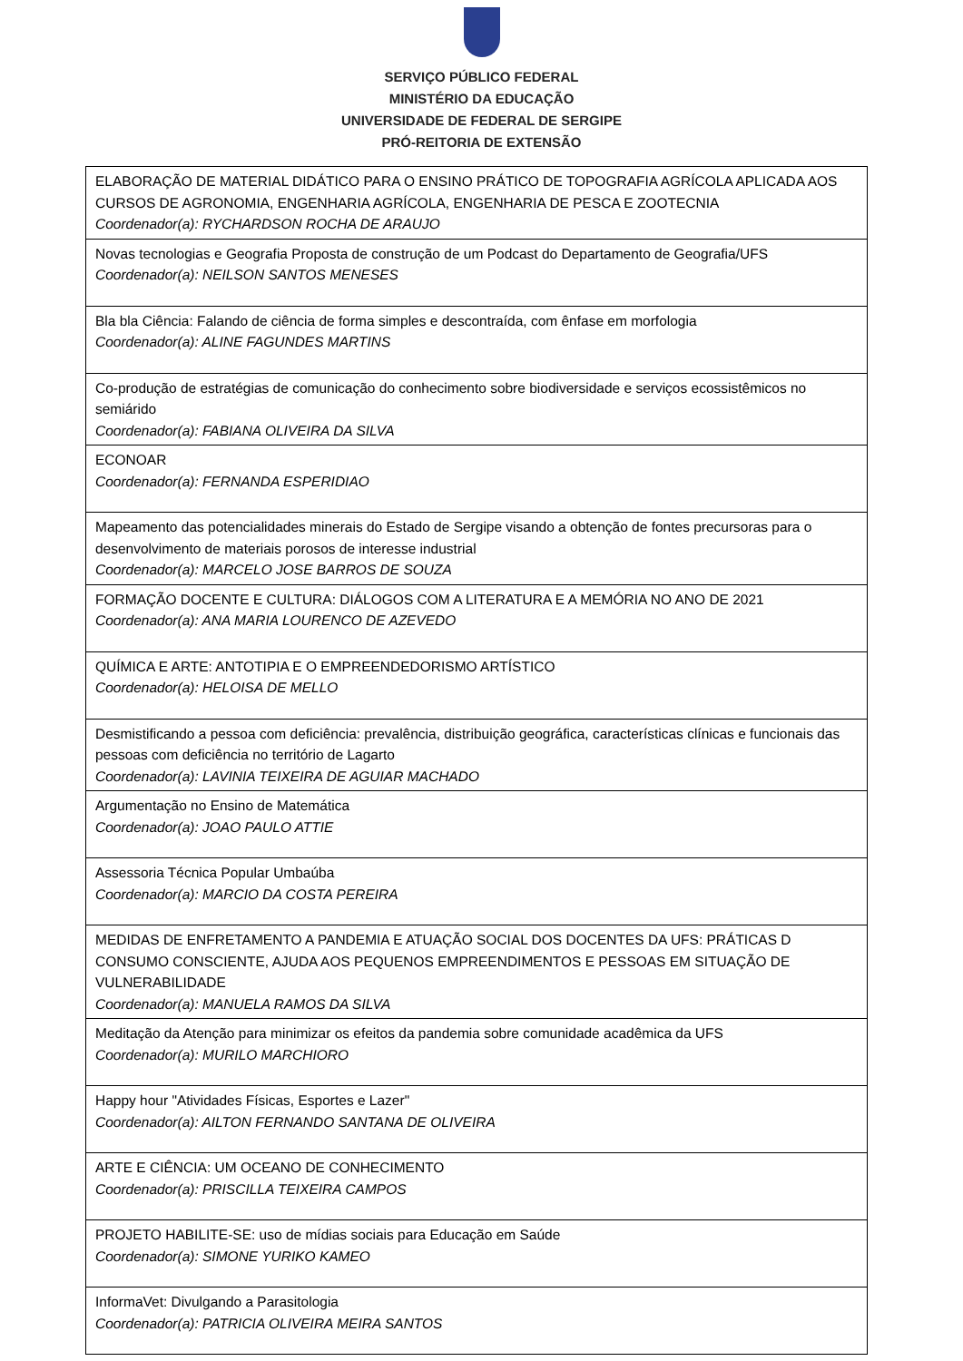SERVIÇO PÚBLICO FEDERAL
MINISTÉRIO DA EDUCAÇÃO
UNIVERSIDADE DE FEDERAL DE SERGIPE
PRÓ-REITORIA DE EXTENSÃO
| ELABORAÇÃO DE MATERIAL DIDÁTICO PARA O ENSINO PRÁTICO DE TOPOGRAFIA AGRÍCOLA APLICADA AOS CURSOS DE AGRONOMIA, ENGENHARIA AGRÍCOLA, ENGENHARIA DE PESCA E ZOOTECNIA Coordenador(a): RYCHARDSON ROCHA DE ARAUJO |
| Novas tecnologias e Geografia Proposta de construção de um Podcast do Departamento de Geografia/UFS Coordenador(a): NEILSON SANTOS MENESES |
| Bla bla Ciência: Falando de ciência de forma simples e descontraída, com ênfase em morfologia Coordenador(a): ALINE FAGUNDES MARTINS |
| Co-produção de estratégias de comunicação do conhecimento sobre biodiversidade e serviços ecossistêmicos no semiárido Coordenador(a): FABIANA OLIVEIRA DA SILVA |
| ECONOAR Coordenador(a): FERNANDA ESPERIDIAO |
| Mapeamento das potencialidades minerais do Estado de Sergipe visando a obtenção de fontes precursoras para o desenvolvimento de materiais porosos de interesse industrial Coordenador(a): MARCELO JOSE BARROS DE SOUZA |
| FORMAÇÃO DOCENTE E CULTURA: DIÁLOGOS COM A LITERATURA E A MEMÓRIA NO ANO DE 2021 Coordenador(a): ANA MARIA LOURENCO DE AZEVEDO |
| QUÍMICA E ARTE: ANTOTIPIA E O EMPREENDEDORISMO ARTÍSTICO Coordenador(a): HELOISA DE MELLO |
| Desmistificando a pessoa com deficiência: prevalência, distribuição geográfica, características clínicas e funcionais das pessoas com deficiência no território de Lagarto Coordenador(a): LAVINIA TEIXEIRA DE AGUIAR MACHADO |
| Argumentação no Ensino de Matemática Coordenador(a): JOAO PAULO ATTIE |
| Assessoria Técnica Popular Umbaúba Coordenador(a): MARCIO DA COSTA PEREIRA |
| MEDIDAS DE ENFRETAMENTO A PANDEMIA E ATUAÇÃO SOCIAL DOS DOCENTES DA UFS: PRÁTICAS D CONSUMO CONSCIENTE, AJUDA AOS PEQUENOS EMPREENDIMENTOS E PESSOAS EM SITUAÇÃO DE VULNERABILIDADE Coordenador(a): MANUELA RAMOS DA SILVA |
| Meditação da Atenção para minimizar os efeitos da pandemia sobre comunidade acadêmica da UFS Coordenador(a): MURILO MARCHIORO |
| Happy hour "Atividades Físicas, Esportes e Lazer" Coordenador(a): AILTON FERNANDO SANTANA DE OLIVEIRA |
| ARTE E CIÊNCIA: UM OCEANO DE CONHECIMENTO Coordenador(a): PRISCILLA TEIXEIRA CAMPOS |
| PROJETO HABILITE-SE: uso de mídias sociais para Educação em Saúde Coordenador(a): SIMONE YURIKO KAMEO |
| InformaVet: Divulgando a Parasitologia Coordenador(a): PATRICIA OLIVEIRA MEIRA SANTOS |